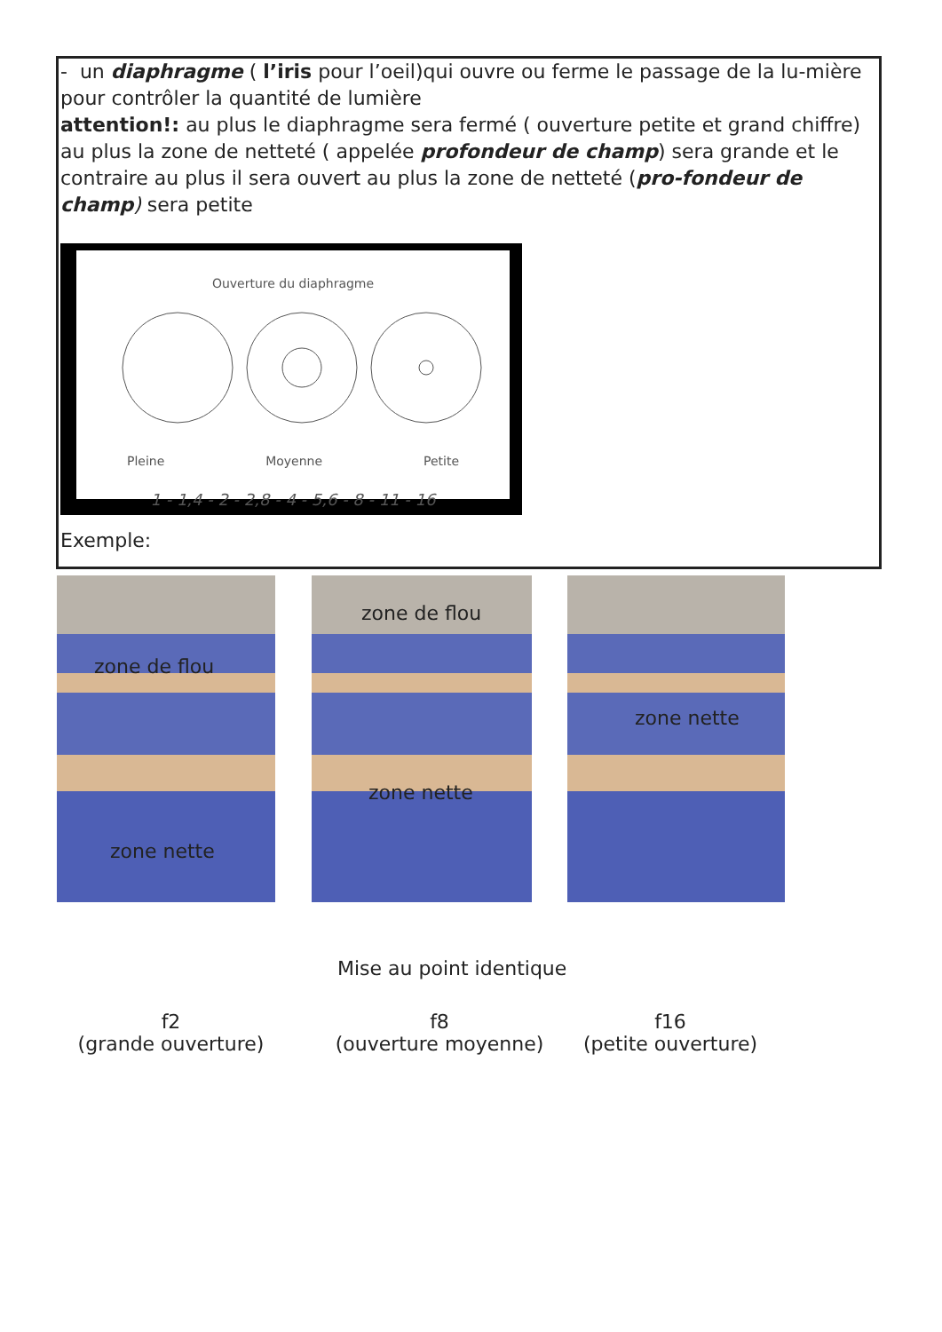- un diaphragme ( l’iris pour l’oeil)qui ouvre ou ferme le passage de la lu-mière pour contrôler la quantité de lumière
attention!: au plus le diaphragme sera fermé ( ouverture petite et grand chiffre) au plus la zone de netteté ( appelée profondeur de champ) sera grande et le contraire au plus il sera ouvert au plus la zone de netteté (pro-fondeur de champ) sera petite
Ouverture du diaphragme
Pleine Moyenne Petite
1 - 1,4 - 2 - 2,8 - 4 - 5,6 - 8 - 11 - 16
Exemple:
zone de flou
zone nette
zone de flou
zone nette
zone nette
Mise au point identique
f2
(grande ouverture)
f8
(ouverture moyenne)
f16
(petite ouverture)